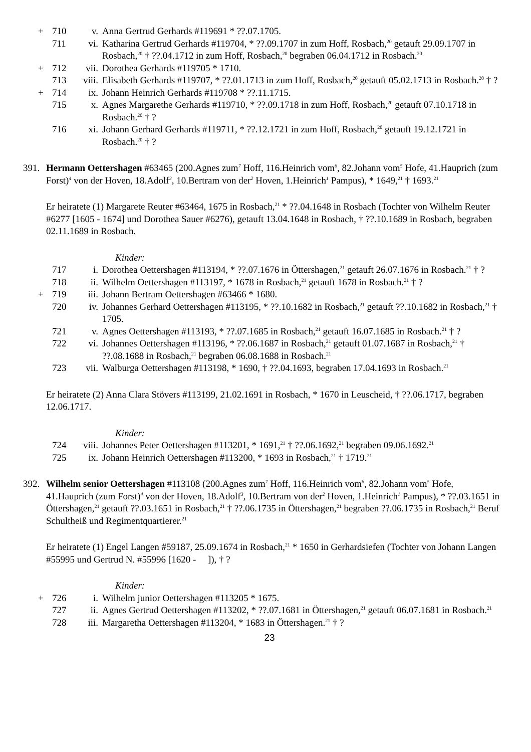+ 710 v. Anna Gertrud Gerhards #119691 * ??.07.1705.
711 vi. Katharina Gertrud Gerhards #119704, * ??.09.1707 in zum Hoff, Rosbach,<sup>20</sup> getauft 29.09.1707 in Rosbach,<sup>20</sup> † ??.04.1712 in zum Hoff, Rosbach,<sup>20</sup> begraben 06.04.1712 in Rosbach.<sup>20</sup>
+ 712 vii. Dorothea Gerhards #119705 * 1710.
713 viii. Elisabeth Gerhards #119707, * ??.01.1713 in zum Hoff, Rosbach,<sup>20</sup> getauft 05.02.1713 in Rosbach.<sup>20</sup> † ?
+ 714 ix. Johann Heinrich Gerhards #119708 * ??.11.1715.
715 x. Agnes Margarethe Gerhards #119710, * ??.09.1718 in zum Hoff, Rosbach,<sup>20</sup> getauft 07.10.1718 in Rosbach.<sup>20</sup> † ?
716 xi. Johann Gerhard Gerhards #119711, * ??.12.1721 in zum Hoff, Rosbach,<sup>20</sup> getauft 19.12.1721 in Rosbach.<sup>20</sup> † ?
391. Hermann Oettershagen #63465 (200.Agnes zum<sup>7</sup> Hoff, 116.Heinrich vom<sup>6</sup>, 82.Johann vom<sup>5</sup> Hofe, 41.Hauprich (zum Forst)<sup>4</sup> von der Hoven, 18.Adolf<sup>3</sup>, 10.Bertram von der<sup>2</sup> Hoven, 1.Heinrich<sup>1</sup> Pampus), * 1649,<sup>21</sup> † 1693.<sup>21</sup>
Er heiratete (1) Margarete Reuter #63464, 1675 in Rosbach,<sup>21</sup> * ??.04.1648 in Rosbach (Tochter von Wilhelm Reuter #6277 [1605 - 1674] und Dorothea Sauer #6276), getauft 13.04.1648 in Rosbach, † ??.10.1689 in Rosbach, begraben 02.11.1689 in Rosbach.
Kinder:
717 i. Dorothea Oettershagen #113194, * ??.07.1676 in Öttershagen,<sup>21</sup> getauft 26.07.1676 in Rosbach.<sup>21</sup> † ?
718 ii. Wilhelm Oettershagen #113197, * 1678 in Rosbach,<sup>21</sup> getauft 1678 in Rosbach.<sup>21</sup> † ?
+ 719 iii. Johann Bertram Oettershagen #63466 * 1680.
720 iv. Johannes Gerhard Oettershagen #113195, * ??.10.1682 in Rosbach,<sup>21</sup> getauft ??.10.1682 in Rosbach,<sup>21</sup> † 1705.
721 v. Agnes Oettershagen #113193, * ??.07.1685 in Rosbach,<sup>21</sup> getauft 16.07.1685 in Rosbach.<sup>21</sup> † ?
722 vi. Johannes Oettershagen #113196, * ??.06.1687 in Rosbach,<sup>21</sup> getauft 01.07.1687 in Rosbach,<sup>21</sup> † ??.08.1688 in Rosbach,<sup>21</sup> begraben 06.08.1688 in Rosbach.<sup>21</sup>
723 vii. Walburga Oettershagen #113198, * 1690, † ??.04.1693, begraben 17.04.1693 in Rosbach.<sup>21</sup>
Er heiratete (2) Anna Clara Stövers #113199, 21.02.1691 in Rosbach, * 1670 in Leuscheid, † ??.06.1717, begraben 12.06.1717.
Kinder:
724 viii. Johannes Peter Oettershagen #113201, * 1691,<sup>21</sup> † ??.06.1692,<sup>21</sup> begraben 09.06.1692.<sup>21</sup>
725 ix. Johann Heinrich Oettershagen #113200, * 1693 in Rosbach,<sup>21</sup> † 1719.<sup>21</sup>
392. Wilhelm senior Oettershagen #113108 (200.Agnes zum<sup>7</sup> Hoff, 116.Heinrich vom<sup>6</sup>, 82.Johann vom<sup>5</sup> Hofe, 41.Hauprich (zum Forst)<sup>4</sup> von der Hoven, 18.Adolf<sup>3</sup>, 10.Bertram von der<sup>2</sup> Hoven, 1.Heinrich<sup>1</sup> Pampus), * ??.03.1651 in Öttershagen,<sup>21</sup> getauft ??.03.1651 in Rosbach,<sup>21</sup> † ??.06.1735 in Öttershagen,<sup>21</sup> begraben ??.06.1735 in Rosbach,<sup>21</sup> Beruf Schultheiß und Regimentquartierer.<sup>21</sup>
Er heiratete (1) Engel Langen #59187, 25.09.1674 in Rosbach,<sup>21</sup> * 1650 in Gerhardsiefen (Tochter von Johann Langen #55995 und Gertrud N. #55996 [1620 - ]), † ?
Kinder:
+ 726 i. Wilhelm junior Oettershagen #113205 * 1675.
727 ii. Agnes Gertrud Oettershagen #113202, * ??.07.1681 in Öttershagen,<sup>21</sup> getauft 06.07.1681 in Rosbach.<sup>21</sup>
728 iii. Margaretha Oettershagen #113204, * 1683 in Öttershagen.<sup>21</sup> † ?
23